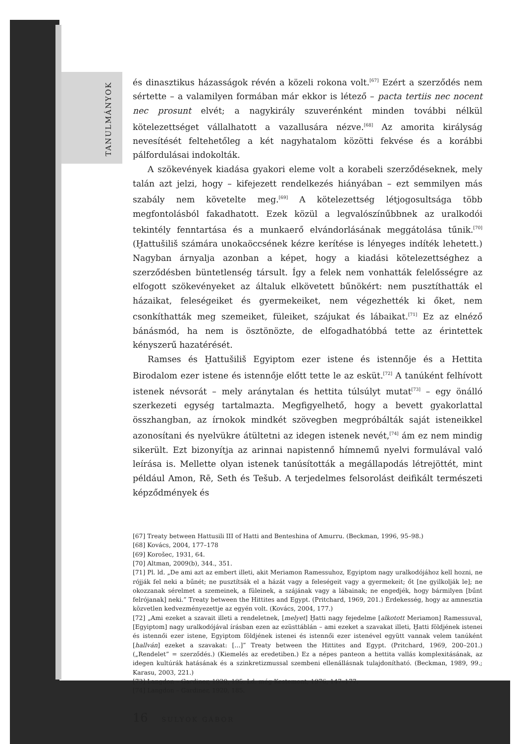TANULMÁNYOK
és dinasztikus házasságok révén a közeli rokona volt.<sup>[67]</sup> Ezért a szerződés nem sértette – a valamilyen formában már ekkor is létező – pacta tertiis nec nocent nec prosunt elvét; a nagykirály szuverénként minden további nélkül kötelezettséget vállalhatott a vazallusára nézve.<sup>[68]</sup> Az amorita királyság nevesítését feltehetőleg a két nagyhatalom közötti fekvése és a korábbi pálfordulásai indokolták.
A szökevények kiadása gyakori eleme volt a korabeli szerződéseknek, mely talán azt jelzi, hogy – kifejezett rendelkezés hiányában – ezt semmilyen más szabály nem követelte meg.<sup>[69]</sup> A kötelezettség létjogosultsága több megfontolásból fakadhatott. Ezek közül a legvalószínűbbnek az uralkodói tekintély fenntartása és a munkaerő elvándorlásának meggátolása tűnik.<sup>[70]</sup> (Ḫattušiliš számára unokaöccsének kézre kerítése is lényeges indíték lehetett.) Nagyban árnyalja azonban a képet, hogy a kiadási kötelezettséghez a szerződésben büntetlenség társult. Így a felek nem vonhatták felelősségre az elfogott szökevényeket az általuk elkövetett bűnökért: nem pusztíthatták el házaikat, feleségeiket és gyermekeiket, nem végezhették ki őket, nem csonkíthatták meg szemeiket, füleiket, szájukat és lábaikat.<sup>[71]</sup> Ez az elnéző bánásmód, ha nem is ösztönözte, de elfogadhatóbbá tette az érintettek kényszerű hazatérését.
Ramses és Ḫattušiliš Egyiptom ezer istene és istennője és a Hettita Birodalom ezer istene és istennője előtt tette le az esküt.<sup>[72]</sup> A tanúként felhívott istenek névsorát – mely aránytalan és hettita túlsúlyt mutat<sup>[73]</sup> – egy önálló szerkezeti egység tartalmazta. Megfigyelhető, hogy a bevett gyakorlattal összhangban, az írnokok mindkét szövegben megpróbálták saját isteneikkel azonosítani és nyelvükre átültetni az idegen istenek nevét,<sup>[74]</sup> ám ez nem mindig sikerült. Ezt bizonyítja az arinnai napistennő hímnemű nyelvi formulával való leírása is. Mellette olyan istenek tanúsították a megállapodás létrejöttét, mint például Amon, Rē, Seth és Tešub. A terjedelmes felsorolást deifikált természeti képződmények és
[67] Treaty between Hattusili III of Hatti and Benteshina of Amurru. (Beckman, 1996, 95–98.)
[68] Kovács, 2004, 177–178
[69] Korošec, 1931, 64.
[70] Altman, 2009(b), 344., 351.
[71] Pl. ld. „De ami azt az embert illeti, akit Meriamon Ramessuhoz, Egyiptom nagy uralkodójához kell hozni, ne rójják fel neki a bűnét; ne pusztítsák el a házát vagy a feleségeit vagy a gyermekeit; őt [ne gyilkolják le]; ne okozzanak sérelmet a szemeinek, a füleinek, a szájának vagy a lábainak; ne engedjék, hogy bármilyen [bűnt felrójanak] neki.” Treaty between the Hittites and Egypt. (Pritchard, 1969, 201.) Érdekesség, hogy az amnesztia közvetlen kedvezményezettje az egyén volt. (Kovács, 2004, 177.)
[72] „Ami ezeket a szavait illeti a rendeletnek, [melyet] Ḫatti nagy fejedelme [alkotott Meriamon] Ramessuval, [Egyiptom] nagy uralkodójával írásban ezen az ezüsttáblán – ami ezeket a szavakat illeti, Ḫatti földjének istenei és istennői ezer istene, Egyiptom földjének istenei és istennői ezer istenével együtt vannak velem tanúként [hallván] ezeket a szavakat: […]” Treaty between the Hittites and Egypt. (Pritchard, 1969, 200–201.) („Rendelet” = szerződés.) (Kiemelés az eredetiben.) Ez a népes panteon a hettita vallás komplexitásának, az idegen kultúrák hatásának és a szinkretizmussal szembeni ellenállásnak tulajdonítható. (Beckman, 1989, 99.; Karasu, 2003, 221.)
[73] Langdon – Gardiner, 1920, 195. Ld. még Kestemont, 1976, 147–177.
[74] Langdon – Gardiner, 1920, 185.
16 SULYOK GÁBOR